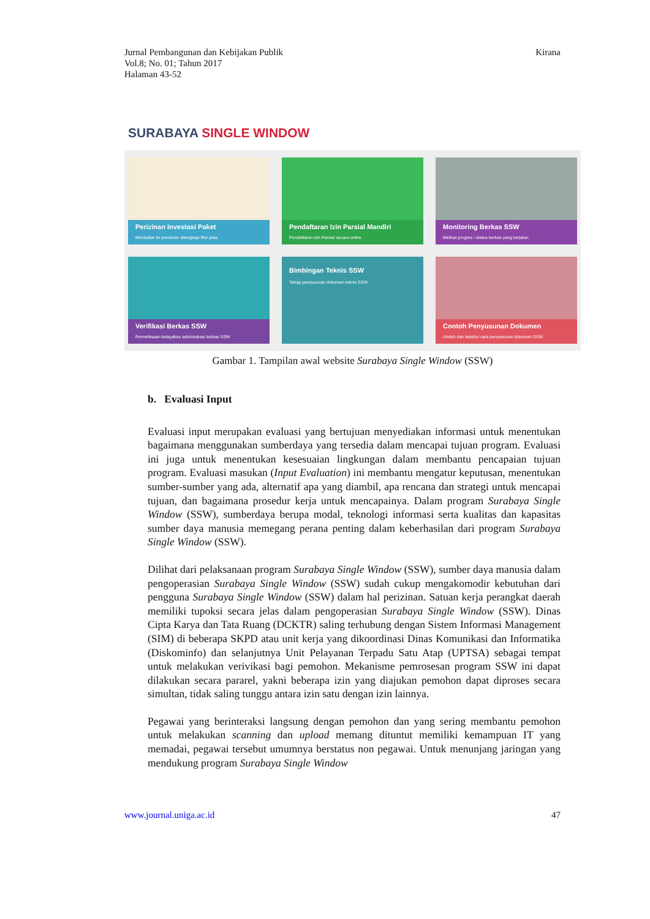Jurnal Pembangunan dan Kebijakan Publik
Vol.8; No. 01; Tahun 2017
Halaman 43-52
Kirana
SURABAYA SINGLE WINDOW
Perizinan Investasi Paket
Mendaftar ke perizinan dilengkapi fitur peta
Pendaftaran Izin Parsial Mandiri
Pendaftaran Izin Parsial secara online
Monitoring Berkas SSW
Melihat progres / status berkas yang berjalan
Verifikasi Berkas SSW
Pemeriksaan kelayakan administrasi berkas SSW
Bimbingan Teknis SSW
Tahap penyusunan dokumen teknis SSW
Contoh Penyusunan Dokumen
Unduh dan ketahui cara penyusunan dokumen SSW
Gambar 1. Tampilan awal website Surabaya Single Window (SSW)
b. Evaluasi Input
Evaluasi input merupakan evaluasi yang bertujuan menyediakan informasi untuk menentukan bagaimana menggunakan sumberdaya yang tersedia dalam mencapai tujuan program. Evaluasi ini juga untuk menentukan kesesuaian lingkungan dalam membantu pencapaian tujuan program. Evaluasi masukan (Input Evaluation) ini membantu mengatur keputusan, menentukan sumber-sumber yang ada, alternatif apa yang diambil, apa rencana dan strategi untuk mencapai tujuan, dan bagaimana prosedur kerja untuk mencapainya. Dalam program Surabaya Single Window (SSW), sumberdaya berupa modal, teknologi informasi serta kualitas dan kapasitas sumber daya manusia memegang perana penting dalam keberhasilan dari program Surabaya Single Window (SSW).
Dilihat dari pelaksanaan program Surabaya Single Window (SSW), sumber daya manusia dalam pengoperasian Surabaya Single Window (SSW) sudah cukup mengakomodir kebutuhan dari pengguna Surabaya Single Window (SSW) dalam hal perizinan. Satuan kerja perangkat daerah memiliki tupoksi secara jelas dalam pengoperasian Surabaya Single Window (SSW). Dinas Cipta Karya dan Tata Ruang (DCKTR) saling terhubung dengan Sistem Informasi Management (SIM) di beberapa SKPD atau unit kerja yang dikoordinasi Dinas Komunikasi dan Informatika (Diskominfo) dan selanjutnya Unit Pelayanan Terpadu Satu Atap (UPTSA) sebagai tempat untuk melakukan verivikasi bagi pemohon. Mekanisme pemrosesan program SSW ini dapat dilakukan secara pararel, yakni beberapa izin yang diajukan pemohon dapat diproses secara simultan, tidak saling tunggu antara izin satu dengan izin lainnya.
Pegawai yang berinteraksi langsung dengan pemohon dan yang sering membantu pemohon untuk melakukan scanning dan upload memang dituntut memiliki kemampuan IT yang memadai, pegawai tersebut umumnya berstatus non pegawai. Untuk menunjang jaringan yang mendukung program Surabaya Single Window
www.journal.uniga.ac.id 47